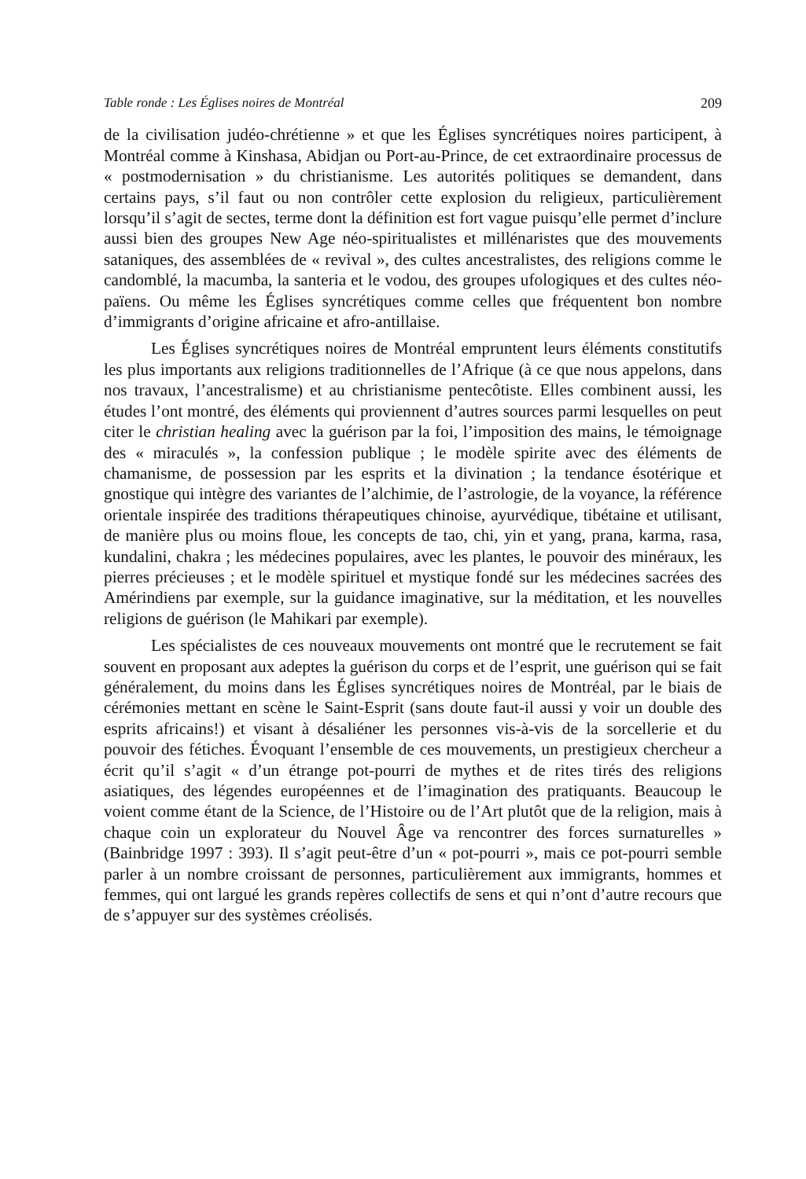Table ronde : Les Églises noires de Montréal 209
de la civilisation judéo-chrétienne » et que les Églises syncrétiques noires participent, à Montréal comme à Kinshasa, Abidjan ou Port-au-Prince, de cet extraordinaire processus de « postmodernisation » du christianisme. Les autorités politiques se demandent, dans certains pays, s’il faut ou non contrôler cette explosion du religieux, particulièrement lorsqu’il s’agit de sectes, terme dont la définition est fort vague puisqu’elle permet d’inclure aussi bien des groupes New Age néo-spiritualistes et millénaristes que des mouvements sataniques, des assemblées de « revival », des cultes ancestralistes, des religions comme le candomblé, la macumba, la santeria et le vodou, des groupes ufologiques et des cultes néo-païens. Ou même les Églises syncrétiques comme celles que fréquentent bon nombre d’immigrants d’origine africaine et afro-antillaise.
Les Églises syncrétiques noires de Montréal empruntent leurs éléments constitutifs les plus importants aux religions traditionnelles de l’Afrique (à ce que nous appelons, dans nos travaux, l’ancestralisme) et au christianisme pentecôtiste. Elles combinent aussi, les études l’ont montré, des éléments qui proviennent d’autres sources parmi lesquelles on peut citer le christian healing avec la guérison par la foi, l’imposition des mains, le témoignage des « miraculés », la confession publique ; le modèle spirite avec des éléments de chamanisme, de possession par les esprits et la divination ; la tendance ésotérique et gnostique qui intègre des variantes de l’alchimie, de l’astrologie, de la voyance, la référence orientale inspirée des traditions thérapeutiques chinoise, ayurvédique, tibétaine et utilisant, de manière plus ou moins floue, les concepts de tao, chi, yin et yang, prana, karma, rasa, kundalini, chakra ; les médecines populaires, avec les plantes, le pouvoir des minéraux, les pierres précieuses ; et le modèle spirituel et mystique fondé sur les médecines sacrées des Amérindiens par exemple, sur la guidance imaginative, sur la méditation, et les nouvelles religions de guérison (le Mahikari par exemple).
Les spécialistes de ces nouveaux mouvements ont montré que le recrutement se fait souvent en proposant aux adeptes la guérison du corps et de l’esprit, une guérison qui se fait généralement, du moins dans les Églises syncrétiques noires de Montréal, par le biais de cérémonies mettant en scène le Saint-Esprit (sans doute faut-il aussi y voir un double des esprits africains!) et visant à désaliéner les personnes vis-à-vis de la sorcellerie et du pouvoir des fétiches. Évoquant l’ensemble de ces mouvements, un prestigieux chercheur a écrit qu’il s’agit « d’un étrange pot-pourri de mythes et de rites tirés des religions asiatiques, des légendes européennes et de l’imagination des pratiquants. Beaucoup le voient comme étant de la Science, de l’Histoire ou de l’Art plutôt que de la religion, mais à chaque coin un explorateur du Nouvel Âge va rencontrer des forces surnaturelles » (Bainbridge 1997 : 393). Il s’agit peut-être d’un « pot-pourri », mais ce pot-pourri semble parler à un nombre croissant de personnes, particulièrement aux immigrants, hommes et femmes, qui ont largué les grands repères collectifs de sens et qui n’ont d’autre recours que de s’appuyer sur des systèmes créolisés.